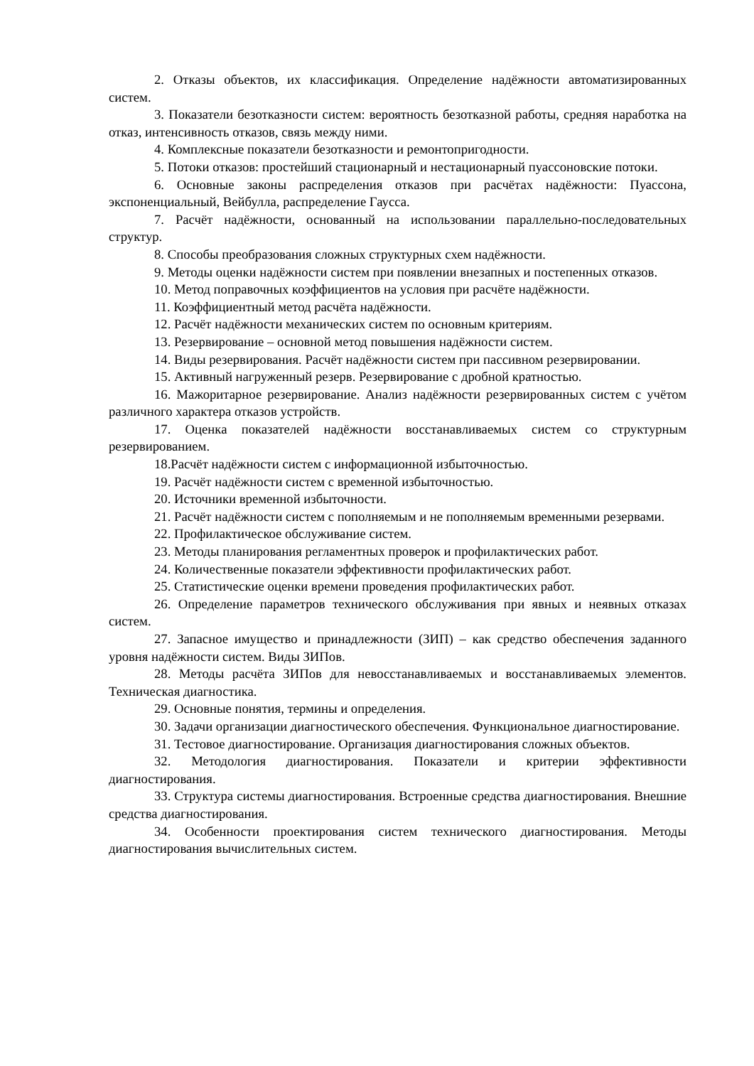2. Отказы объектов, их классификация. Определение надёжности автоматизированных систем.
3. Показатели безотказности систем: вероятность безотказной работы, средняя наработка на отказ, интенсивность отказов, связь между ними.
4. Комплексные показатели безотказности и ремонтопригодности.
5. Потоки отказов: простейший стационарный и нестационарный пуассоновские потоки.
6. Основные законы распределения отказов при расчётах надёжности: Пуассона, экспоненциальный, Вейбулла, распределение Гаусса.
7. Расчёт надёжности, основанный на использовании параллельно-последовательных структур.
8. Способы преобразования сложных структурных схем надёжности.
9. Методы оценки надёжности систем при появлении внезапных и постепенных отказов.
10. Метод поправочных коэффициентов на условия при расчёте надёжности.
11. Коэффициентный метод расчёта надёжности.
12. Расчёт надёжности механических систем по основным критериям.
13. Резервирование – основной метод повышения надёжности систем.
14. Виды резервирования. Расчёт надёжности систем при пассивном резервировании.
15. Активный нагруженный резерв. Резервирование с дробной кратностью.
16. Мажоритарное резервирование. Анализ надёжности резервированных систем с учётом различного характера отказов устройств.
17. Оценка показателей надёжности восстанавливаемых систем со структурным резервированием.
18.Расчёт надёжности систем с информационной избыточностью.
19. Расчёт надёжности систем с временной избыточностью.
20. Источники временной избыточности.
21. Расчёт надёжности систем с пополняемым и не пополняемым временными резервами.
22. Профилактическое обслуживание систем.
23. Методы планирования регламентных проверок и профилактических работ.
24. Количественные показатели эффективности профилактических работ.
25. Статистические оценки времени проведения профилактических работ.
26. Определение параметров технического обслуживания при явных и неявных отказах систем.
27. Запасное имущество и принадлежности (ЗИП) – как средство обеспечения заданного уровня надёжности систем. Виды ЗИПов.
28. Методы расчёта ЗИПов для невосстанавливаемых и восстанавливаемых элементов. Техническая диагностика.
29. Основные понятия, термины и определения.
30. Задачи организации диагностического обеспечения. Функциональное диагностирование.
31. Тестовое диагностирование. Организация диагностирования сложных объектов.
32. Методология диагностирования. Показатели и критерии эффективности диагностирования.
33. Структура системы диагностирования. Встроенные средства диагностирования. Внешние средства диагностирования.
34. Особенности проектирования систем технического диагностирования. Методы диагностирования вычислительных систем.